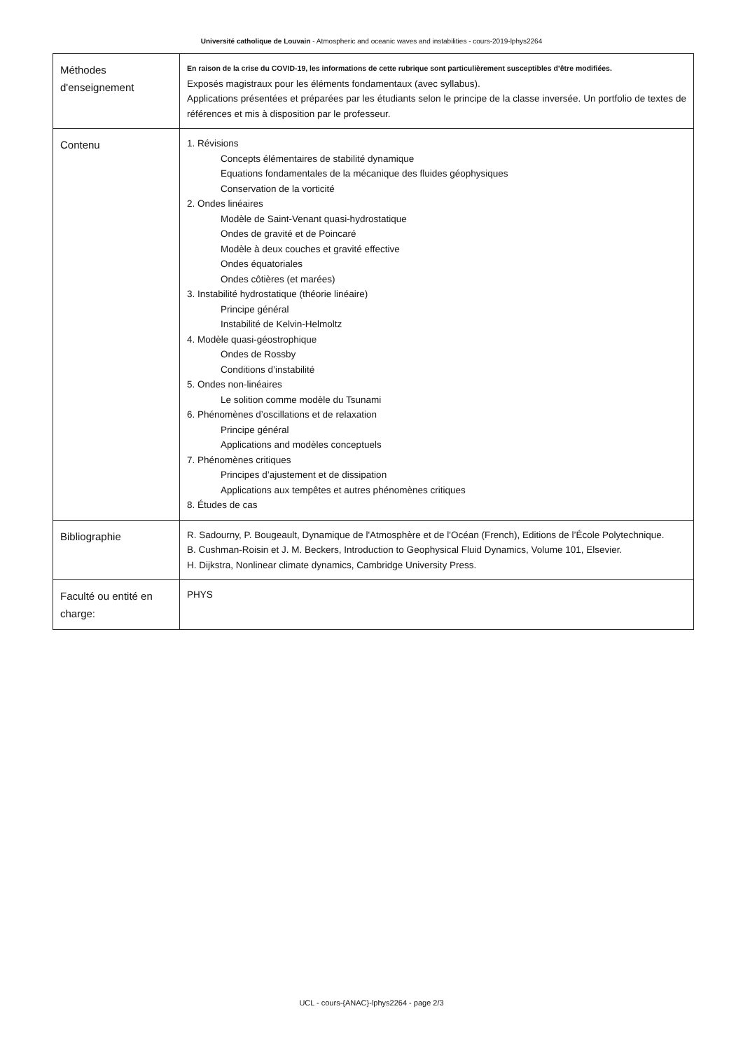Université catholique de Louvain - Atmospheric and oceanic waves and instabilities - cours-2019-lphys2264
| Méthodes d'enseignement | En raison de la crise du COVID-19, les informations de cette rubrique sont particulièrement susceptibles d’être modifiées. Exposés magistraux pour les éléments fondamentaux (avec syllabus). Applications présentées et préparées par les étudiants selon le principe de la classe inversée. Un portfolio de textes de références et mis à disposition par le professeur. |
| Contenu | 1. Révisions Concepts élémentaires de stabilité dynamique Equations fondamentales de la mécanique des fluides géophysiques Conservation de la vorticité 2. Ondes linéaires Modèle de Saint-Venant quasi-hydrostatique Ondes de gravité et de Poincaré Modèle à deux couches et gravité effective Ondes équatoriales Ondes côtières (et marées) 3. Instabilité hydrostatique (théorie linéaire) Principe général Instabilité de Kelvin-Helmoltz 4. Modèle quasi-géostrophique Ondes de Rossby Conditions d’instabilité 5. Ondes non-linéaires Le solition comme modèle du Tsunami 6. Phénomènes d’oscillations et de relaxation Principe général Applications and modèles conceptuels 7. Phénomènes critiques Principes d’ajustement et de dissipation Applications aux tempêtes et autres phénomènes critiques 8. Études de cas |
| Bibliographie | R. Sadourny, P. Bougeault, Dynamique de l'Atmosphère et de l'Océan (French), Editions de l’École Polytechnique. B. Cushman-Roisin et J. M. Beckers, Introduction to Geophysical Fluid Dynamics, Volume 101, Elsevier. H. Dijkstra, Nonlinear climate dynamics, Cambridge University Press. |
| Faculté ou entité en charge: | PHYS |
UCL - cours-{ANAC}-lphys2264 - page 2/3